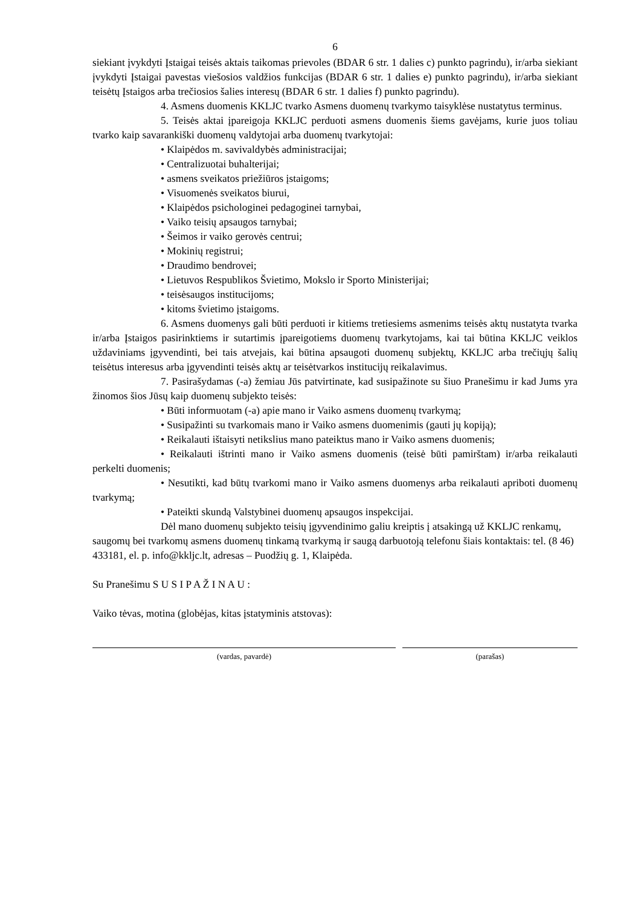6
siekiant įvykdyti Įstaigai teisės aktais taikomas prievoles (BDAR 6 str. 1 dalies c) punkto pagrindu), ir/arba siekiant įvykdyti Įstaigai pavestas viešosios valdžios funkcijas (BDAR 6 str. 1 dalies e) punkto pagrindu), ir/arba siekiant teisėtų Įstaigos arba trečiosios šalies interesų (BDAR 6 str. 1 dalies f) punkto pagrindu).
4. Asmens duomenis KKLJC tvarko Asmens duomenų tvarkymo taisyklėse nustatytus terminus.
5. Teisės aktai įpareigoja KKLJC perduoti asmens duomenis šiems gavėjams, kurie juos toliau tvarko kaip savarankiški duomenų valdytojai arba duomenų tvarkytojai:
• Klaipėdos m. savivaldybės administracijai;
• Centralizuotai buhalterijai;
• asmens sveikatos priežiūros įstaigoms;
• Visuomenės sveikatos biurui,
• Klaipėdos psichologinei pedagoginei tarnybai,
• Vaiko teisių apsaugos tarnybai;
• Šeimos ir vaiko gerovės centrui;
• Mokinių registrui;
• Draudimo bendrovei;
• Lietuvos Respublikos Švietimo, Mokslo ir Sporto Ministerijai;
• teisėsaugos institucijoms;
• kitoms švietimo įstaigoms.
6. Asmens duomenys gali būti perduoti ir kitiems tretiesiems asmenims teisės aktų nustatyta tvarka ir/arba Įstaigos pasirinktiems ir sutartimis įpareigotiems duomenų tvarkytojams, kai tai būtina KKLJC veiklos uždaviniams įgyvendinti, bei tais atvejais, kai būtina apsaugoti duomenų subjektų, KKLJC arba trečiųjų šalių teisėtus interesus arba įgyvendinti teisės aktų ar teisėtvarkos institucijų reikalavimus.
7. Pasirašydamas (-a) žemiau Jūs patvirtinate, kad susipažinote su šiuo Pranešimu ir kad Jums yra žinomos šios Jūsų kaip duomenų subjekto teisės:
• Būti informuotam (-a) apie mano ir Vaiko asmens duomenų tvarkymą;
• Susipažinti su tvarkomais mano ir Vaiko asmens duomenimis (gauti jų kopiją);
• Reikalauti ištaisyti netikslius mano pateiktus mano ir Vaiko asmens duomenis;
• Reikalauti ištrinti mano ir Vaiko asmens duomenis (teisė būti pamirštam) ir/arba reikalauti perkelti duomenis;
• Nesutikti, kad būtų tvarkomi mano ir Vaiko asmens duomenys arba reikalauti apriboti duomenų tvarkymą;
• Pateikti skundą Valstybinei duomenų apsaugos inspekcijai.
Dėl mano duomenų subjekto teisių įgyvendinimo galiu kreiptis į atsakingą už KKLJC renkamų, saugomų bei tvarkomų asmens duomenų tinkamą tvarkymą ir saugą darbuotoją telefonu šiais kontaktais: tel. (8 46) 433181, el. p. info@kkljc.lt, adresas – Puodžių g. 1, Klaipėda.
Su Pranešimu S U S I P A Ž I N A U :
Vaiko tėvas, motina (globėjas, kitas įstatyminis atstovas):
(vardas, pavardė) (parašas)